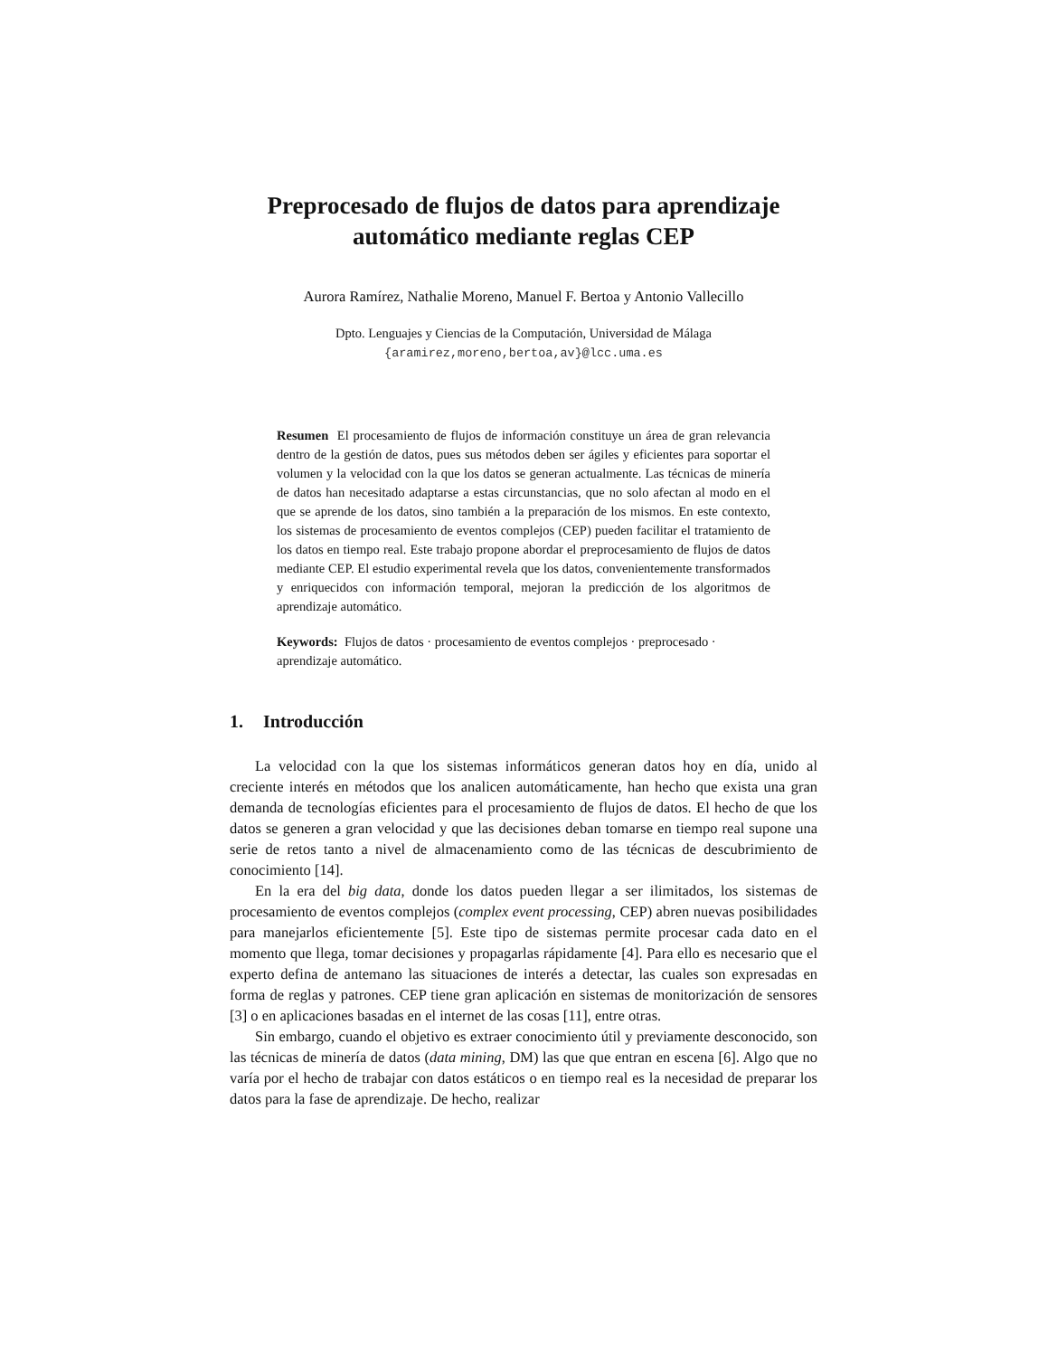Preprocesado de flujos de datos para aprendizaje
automático mediante reglas CEP
Aurora Ramírez, Nathalie Moreno, Manuel F. Bertoa y Antonio Vallecillo
Dpto. Lenguajes y Ciencias de la Computación, Universidad de Málaga
{aramirez,moreno,bertoa,av}@lcc.uma.es
Resumen El procesamiento de flujos de información constituye un área de gran relevancia dentro de la gestión de datos, pues sus métodos deben ser ágiles y eficientes para soportar el volumen y la velocidad con la que los datos se generan actualmente. Las técnicas de minería de datos han necesitado adaptarse a estas circunstancias, que no solo afectan al modo en el que se aprende de los datos, sino también a la preparación de los mismos. En este contexto, los sistemas de procesamiento de eventos complejos (CEP) pueden facilitar el tratamiento de los datos en tiempo real. Este trabajo propone abordar el preprocesamiento de flujos de datos mediante CEP. El estudio experimental revela que los datos, convenientemente transformados y enriquecidos con información temporal, mejoran la predicción de los algoritmos de aprendizaje automático.
Keywords: Flujos de datos · procesamiento de eventos complejos · preprocesado · aprendizaje automático.
1. Introducción
La velocidad con la que los sistemas informáticos generan datos hoy en día, unido al creciente interés en métodos que los analicen automáticamente, han hecho que exista una gran demanda de tecnologías eficientes para el procesamiento de flujos de datos. El hecho de que los datos se generen a gran velocidad y que las decisiones deban tomarse en tiempo real supone una serie de retos tanto a nivel de almacenamiento como de las técnicas de descubrimiento de conocimiento [14].
En la era del big data, donde los datos pueden llegar a ser ilimitados, los sistemas de procesamiento de eventos complejos (complex event processing, CEP) abren nuevas posibilidades para manejarlos eficientemente [5]. Este tipo de sistemas permite procesar cada dato en el momento que llega, tomar decisiones y propagarlas rápidamente [4]. Para ello es necesario que el experto defina de antemano las situaciones de interés a detectar, las cuales son expresadas en forma de reglas y patrones. CEP tiene gran aplicación en sistemas de monitorización de sensores [3] o en aplicaciones basadas en el internet de las cosas [11], entre otras.
Sin embargo, cuando el objetivo es extraer conocimiento útil y previamente desconocido, son las técnicas de minería de datos (data mining, DM) las que que entran en escena [6]. Algo que no varía por el hecho de trabajar con datos estáticos o en tiempo real es la necesidad de preparar los datos para la fase de aprendizaje. De hecho, realizar